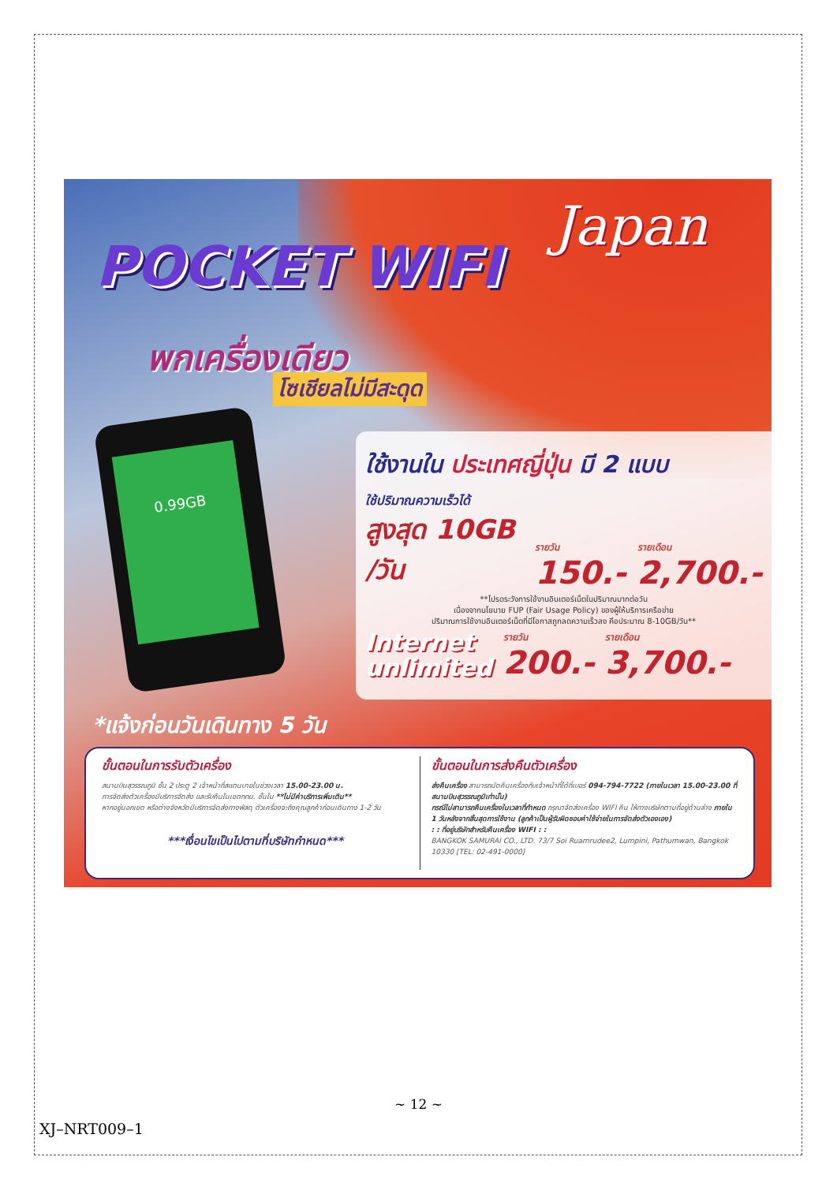POCKET WIFI
Japan
พกเครื่องเดียว
โซเชียลไม่มีสะดุด
0.99GB
ใช้งานใน ประเทศญี่ปุ่น มี 2 แบบ
ใช้ปริมาณความเร็วได้
สูงสุด 10GB /วัน
รายวัน
150.-
รายเดือน
2,700.-
**โปรดระวังการใช้งานอินเตอร์เน็ตในปริมาณมากต่อวัน
เนื่องจากนโยบาย FUP (Fair Usage Policy) ของผู้ให้บริการเครือข่าย
ปริมาณการใช้งานอินเตอร์เน็ตที่มีโอกาสถูกลดความเร็วลง คือประมาณ 8-10GB/วัน**
Internet
unlimited
รายวัน
200.-
รายเดือน
3,700.-
*แจ้งก่อนวันเดินทาง 5 วัน
ขั้นตอนในการรับตัวเครื่อง
สนามบินสุวรรณภูมิ ชั้น 2 ประตู 2 เจ้าหน้าที่สแตนบายในช่วงเวลา 15.00-23.00 น.
การจัดส่งตัวเครื่องมีบริการจัดส่ง และรับคืนในเขตกทม. ชั้นใน **ไม่มีค่าบริการเพิ่มเติม**
หากอยู่นอกเขต หรือต่างจังหวัดมีบริการจัดส่งทางพัสดุ ตัวเครื่องจะถึงคุณลูกค้าก่อนเดินทาง 1-2 วัน
***เงื่อนไขเป็นไปตามที่บริษัทกำหนด***
ขั้นตอนในการส่งคืนตัวเครื่อง
ส่งคืนเครื่อง สามารถนัดคืนเครื่องกับเจ้าหน้าที่ได้ที่เบอร์ 094-794-7722 (ภายในเวลา 15.00-23.00 ที่สนามบินสุวรรณภูมิเท่านั้น)
กรณีไม่สามารถคืนเครื่องในเวลาที่กำหนด กรุณาจัดส่งเครื่อง WIFI คืน ให้ทางบริษัทตามที่อยู่ด้านล่าง ภายใน 1 วันหลังจากสิ้นสุดการใช้งาน (ลูกค้าเป็นผู้รับผิดชอบค่าใช้จ่ายในการจัดส่งตัวเองเอง)
: : ที่อยู่บริษัทสำหรับคืนเครื่อง WIFI : :
BANGKOK SAMURAI CO., LTD. 73/7 Soi Ruamrudee2, Lumpini, Pathumwan, Bangkok 10330 [TEL: 02-491-0000]
~ 12 ~
XJ–NRT009–1